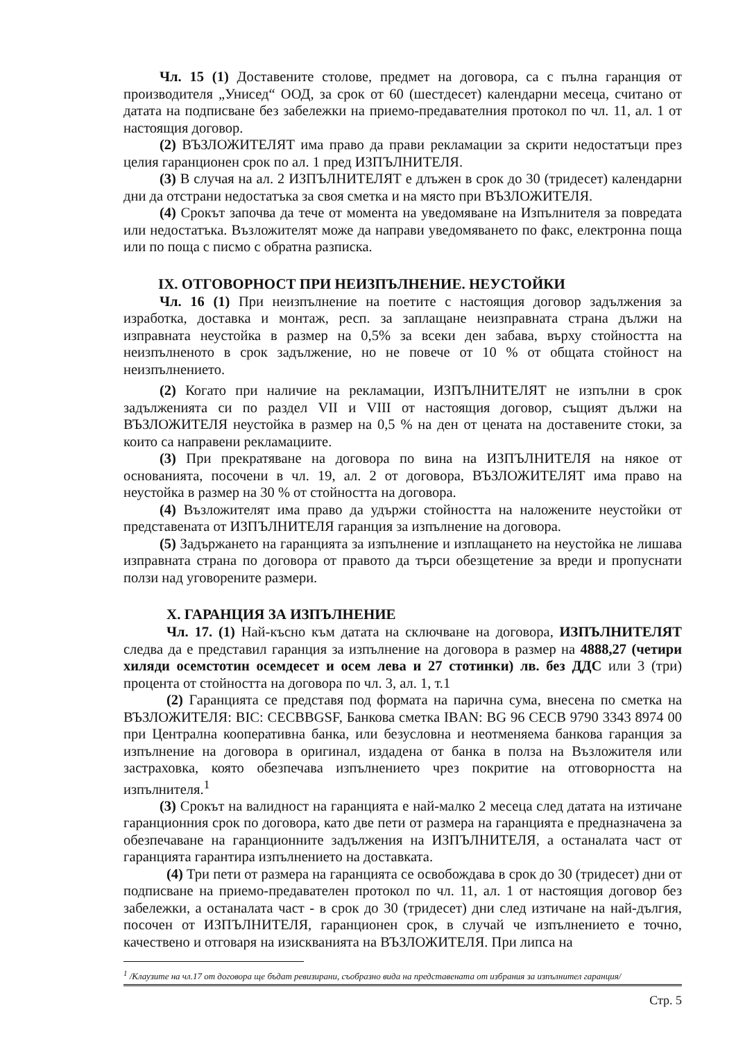Чл. 15 (1) Доставените столове, предмет на договора, са с пълна гаранция от производителя „Унисед“ ООД, за срок от 60 (шестдесет) календарни месеца, считано от датата на подписване без забележки на приемо-предавателния протокол по чл. 11, ал. 1 от настоящия договор.
(2) ВЪЗЛОЖИТЕЛЯТ има право да прави рекламации за скрити недостатъци през целия гаранционен срок по ал. 1 пред ИЗПЪЛНИТЕЛЯ.
(3) В случая на ал. 2 ИЗПЪЛНИТЕЛЯТ е длъжен в срок до 30 (тридесет) календарни дни да отстрани недостатъка за своя сметка и на място при ВЪЗЛОЖИТЕЛЯ.
(4) Срокът започва да тече от момента на уведомяване на Изпълнителя за повредата или недостатъка. Възложителят може да направи уведомяването по факс, електронна поща или по поща с писмо с обратна разписка.
IX. ОТГОВОРНОСТ ПРИ НЕИЗПЪЛНЕНИЕ. НЕУСТОЙКИ
Чл. 16 (1) При неизпълнение на поетите с настоящия договор задължения за изработка, доставка и монтаж, респ. за заплащане неизправната страна дължи на изправната неустойка в размер на 0,5% за всеки ден забава, върху стойността на неизпълненото в срок задължение, но не повече от 10 % от общата стойност на неизпълнението.
(2) Когато при наличие на рекламации, ИЗПЪЛНИТЕЛЯТ не изпълни в срок задълженията си по раздел VII и VIII от настоящия договор, същият дължи на ВЪЗЛОЖИТЕЛЯ неустойка в размер на 0,5 % на ден от цената на доставените стоки, за които са направени рекламациите.
(3) При прекратяване на договора по вина на ИЗПЪЛНИТЕЛЯ на някое от основанията, посочени в чл. 19, ал. 2 от договора, ВЪЗЛОЖИТЕЛЯТ има право на неустойка в размер на 30 % от стойността на договора.
(4) Възложителят има право да удържи стойността на наложените неустойки от представената от ИЗПЪЛНИТЕЛЯ гаранция за изпълнение на договора.
(5) Задържането на гаранцията за изпълнение и изплащането на неустойка не лишава изправната страна по договора от правото да търси обезщетение за вреди и пропуснати ползи над уговорените размери.
X. ГАРАНЦИЯ ЗА ИЗПЪЛНЕНИЕ
Чл. 17. (1) Най-късно към датата на сключване на договора, ИЗПЪЛНИТЕЛЯТ следва да е представил гаранция за изпълнение на договора в размер на 4888,27 (четири хиляди осемстотин осемдесет и осем лева и 27 стотинки) лв. без ДДС или 3 (три) процента от стойността на договора по чл. 3, ал. 1, т.1
(2) Гаранцията се представя под формата на парична сума, внесена по сметка на ВЪЗЛОЖИТЕЛЯ: BIC: CECBBGSF, Банкова сметка IBAN: BG 96 CECB 9790 3343 8974 00 при Централна кооперативна банка, или безусловна и неотменяема банкова гаранция за изпълнение на договора в оригинал, издадена от банка в полза на Възложителя или застраховка, която обезпечава изпълнението чрез покритие на отговорността на изпълнителя.<sup>1</sup>
(3) Срокът на валидност на гаранцията е най-малко 2 месеца след датата на изтичане гаранционния срок по договора, като две пети от размера на гаранцията е предназначена за обезпечаване на гаранционните задължения на ИЗПЪЛНИТЕЛЯ, а останалата част от гаранцията гарантира изпълнението на доставката.
(4) Три пети от размера на гаранцията се освобождава в срок до 30 (тридесет) дни от подписване на приемо-предавателен протокол по чл. 11, ал. 1 от настоящия договор без забележки, а останалата част - в срок до 30 (тридесет) дни след изтичане на най-дългия, посочен от ИЗПЪЛНИТЕЛЯ, гаранционен срок, в случай че изпълнението е точно, качествено и отговаря на изискванията на ВЪЗЛОЖИТЕЛЯ. При липса на
<sup>1</sup> /Клаузите на чл.17 от договора ще бъдат ревизирани, съобразно вида на представената от избрания за изпълнител гаранция/
Стр. 5